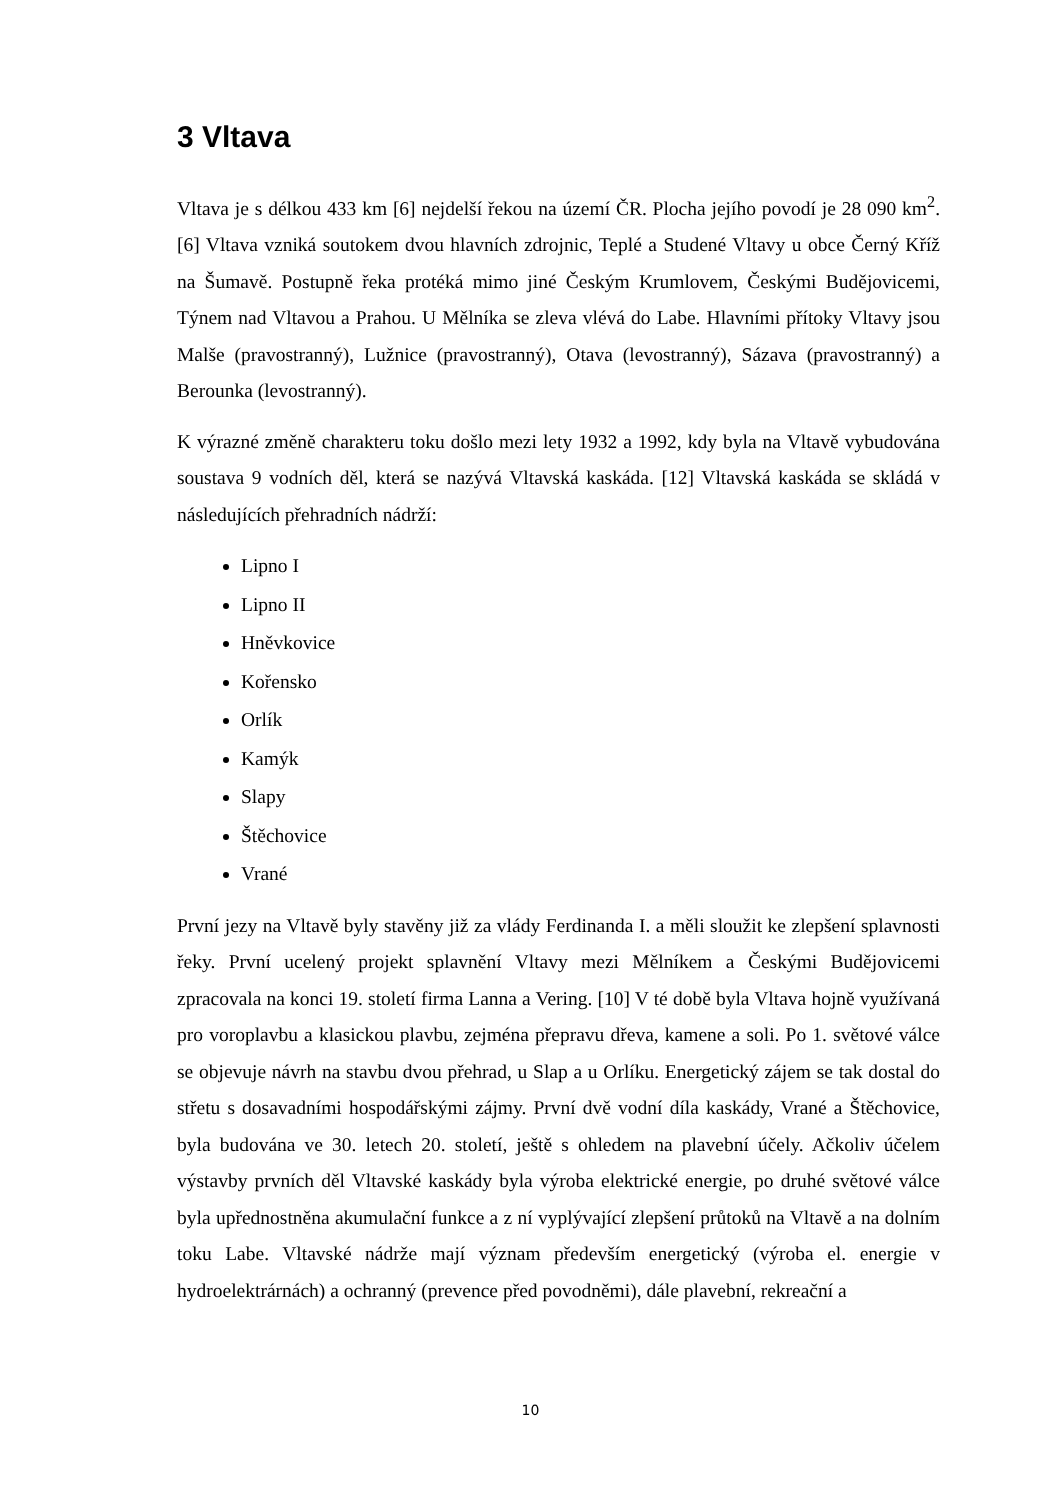3 Vltava
Vltava je s délkou 433 km [6] nejdelší řekou na území ČR. Plocha jejího povodí je 28 090 km<sup>2</sup>. [6] Vltava vzniká soutokem dvou hlavních zdrojnic, Teplé a Studené Vltavy u obce Černý Kříž na Šumavě. Postupně řeka protéká mimo jiné Českým Krumlovem, Českými Budějovicemi, Týnem nad Vltavou a Prahou. U Mělníka se zleva vlévá do Labe. Hlavními přítoky Vltavy jsou Malše (pravostranný), Lužnice (pravostranný), Otava (levostranný), Sázava (pravostranný) a Berounka (levostranný).
K výrazné změně charakteru toku došlo mezi lety 1932 a 1992, kdy byla na Vltavě vybudována soustava 9 vodních děl, která se nazývá Vltavská kaskáda. [12] Vltavská kaskáda se skládá v následujících přehradních nádrží:
Lipno I
Lipno II
Hněvkovice
Kořensko
Orlík
Kamýk
Slapy
Štěchovice
Vrané
První jezy na Vltavě byly stavěny již za vlády Ferdinanda I. a měli sloužit ke zlepšení splavnosti řeky. První ucelený projekt splavnění Vltavy mezi Mělníkem a Českými Budějovicemi zpracovala na konci 19. století firma Lanna a Vering. [10] V té době byla Vltava hojně využívaná pro voroplavbu a klasickou plavbu, zejména přepravu dřeva, kamene a soli. Po 1. světové válce se objevuje návrh na stavbu dvou přehrad, u Slap a u Orlíku. Energetický zájem se tak dostal do střetu s dosavadními hospodářskými zájmy. První dvě vodní díla kaskády, Vrané a Štěchovice, byla budována ve 30. letech 20. století, ještě s ohledem na plavební účely. Ačkoliv účelem výstavby prvních děl Vltavské kaskády byla výroba elektrické energie, po druhé světové válce byla upřednostněna akumulační funkce a z ní vyplývající zlepšení průtoků na Vltavě a na dolním toku Labe. Vltavské nádrže mají význam především energetický (výroba el. energie v hydroelektrárnách) a ochranný (prevence před povodněmi), dále plavební, rekreační a
10